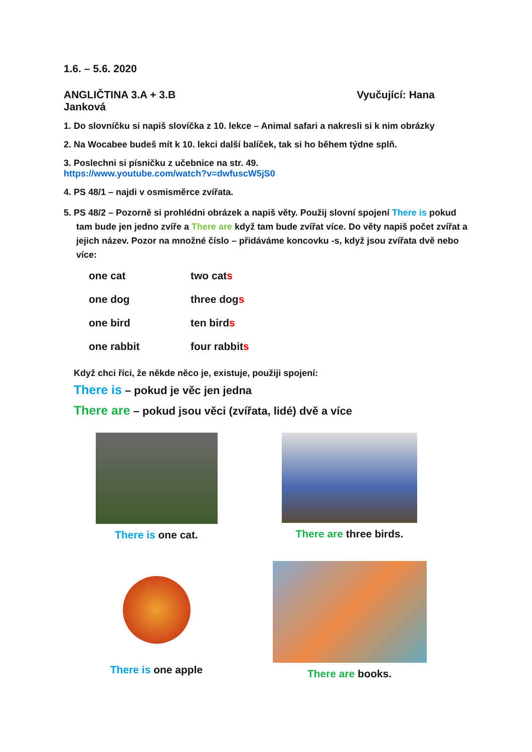1.6. – 5.6. 2020
ANGLIČTINA 3.A + 3.B Vyučující: Hana
Janková
1. Do slovníčku si napiš slovíčka z 10. lekce – Animal safari a nakresli si k nim obrázky
2. Na Wocabee budeš mít k 10. lekci další balíček, tak si ho během týdne splň.
3. Poslechni si písničku z učebnice na str. 49.
https://www.youtube.com/watch?v=dwfuscW5jS0
4. PS 48/1 – najdi v osmisměrce zvířata.
5. PS 48/2 – Pozorně si prohlédni obrázek a napiš věty. Použij slovní spojení There is pokud
tam bude jen jedno zvíře a There are když tam bude zvířat více. Do věty napiš počet zvířat a jejich název. Pozor na množné číslo – přidáváme koncovku -s, když jsou zvířata dvě nebo více:
one cat two cats
one dog three dogs
one bird ten birds
one rabbit four rabbits
Když chci říci, že někde něco je, existuje, použiji spojení:
There is – pokud je věc jen jedna
There are – pokud jsou věci (zvířata, lidé) dvě a více
There is one cat.
There are three birds.
There is one apple
There are books.